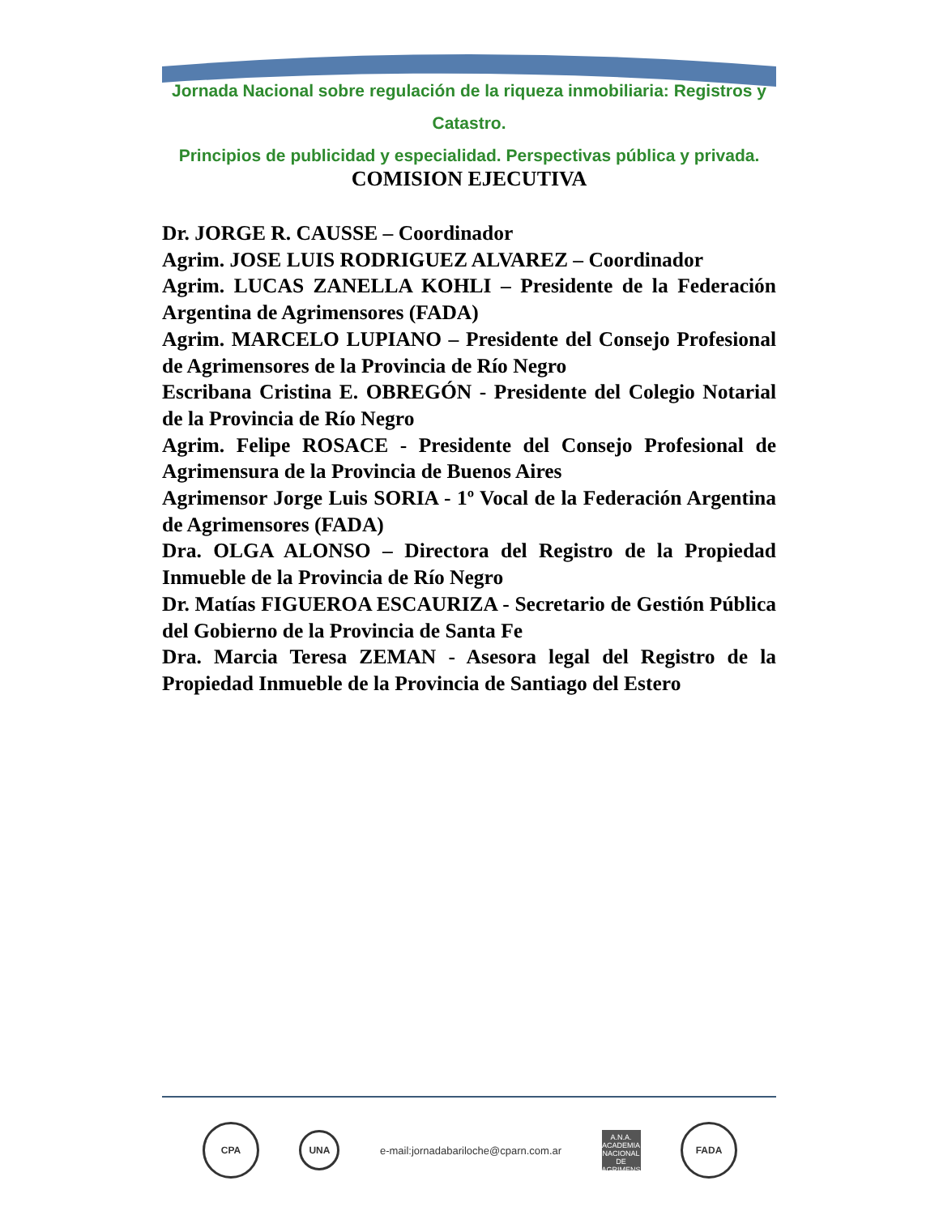Jornada Nacional sobre regulación de la riqueza inmobiliaria: Registros y Catastro.
Principios de publicidad y especialidad. Perspectivas pública y privada.
COMISION EJECUTIVA
Dr. JORGE R. CAUSSE – Coordinador
Agrim. JOSE LUIS RODRIGUEZ ALVAREZ – Coordinador
Agrim. LUCAS ZANELLA KOHLI – Presidente de la Federación Argentina de Agrimensores (FADA)
Agrim. MARCELO LUPIANO – Presidente del Consejo Profesional de Agrimensores de la Provincia de Río Negro
Escribana Cristina E. OBREGÓN - Presidente del Colegio Notarial de la Provincia de Río Negro
Agrim. Felipe ROSACE - Presidente del Consejo Profesional de Agrimensura de la Provincia de Buenos Aires
Agrimensor Jorge Luis SORIA - 1º Vocal de la Federación Argentina de Agrimensores (FADA)
Dra. OLGA ALONSO – Directora del Registro de la Propiedad Inmueble de la Provincia de Río Negro
Dr. Matías FIGUEROA ESCAURIZA - Secretario de Gestión Pública del Gobierno de la Provincia de Santa Fe
Dra. Marcia Teresa ZEMAN - Asesora legal del Registro de la Propiedad Inmueble de la Provincia de Santiago del Estero
CPA
UNA
e-mail:jornadabariloche@cparn.com.ar
A.N.A.
ACADEMIA NACIONAL DE AGRIMENSURA
FADA